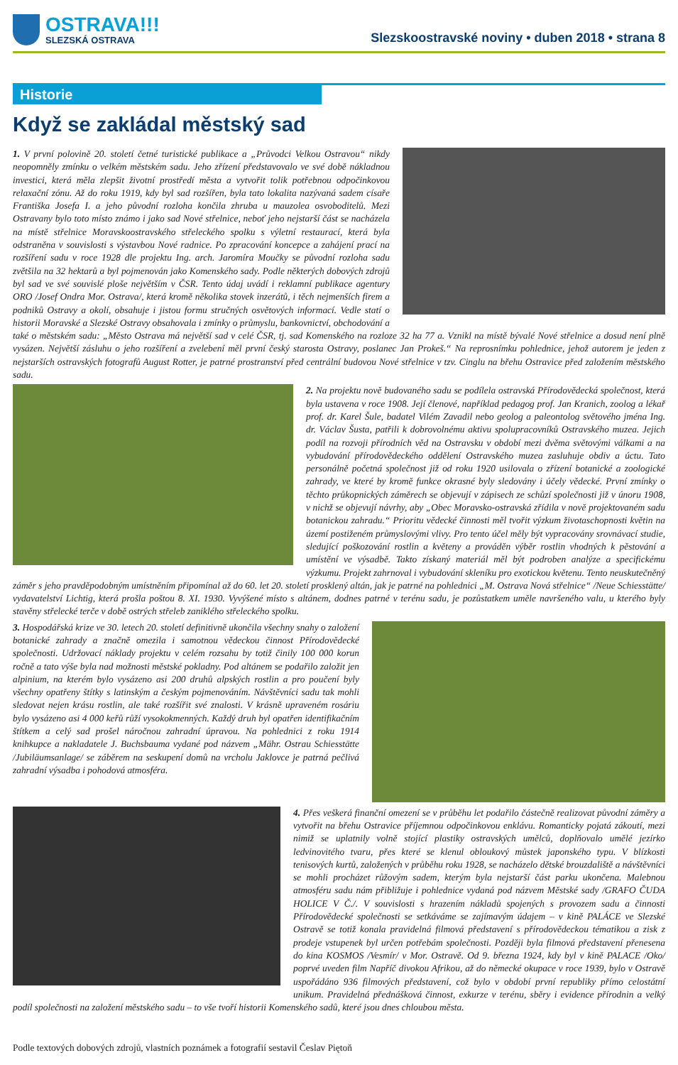OSTRAVA!!!
SLEZSKÁ OSTRAVA
Slezskoostravské noviny • duben 2018 • strana 8
Historie
Když se zakládal městský sad
1. V první polovině 20. století četné turistické publikace a „Průvodci Velkou Ostravou“ nikdy neopomněly zmínku o velkém městském sadu. Jeho zřízení představovalo ve své době nákladnou investici, která měla zlepšit životní prostředí města a vytvořit tolik potřebnou odpočinkovou relaxační zónu. Až do roku 1919, kdy byl sad rozšířen, byla tato lokalita nazývaná sadem císaře Františka Josefa I. a jeho původní rozloha končila zhruba u mauzolea osvoboditelů. Mezi Ostravany bylo toto místo známo i jako sad Nové střelnice, neboť jeho nejstarší část se nacházela na místě střelnice Moravskoostravského střeleckého spolku s výletní restaurací, která byla odstraněna v souvislosti s výstavbou Nové radnice. Po zpracování koncepce a zahájení prací na rozšíření sadu v roce 1928 dle projektu Ing. arch. Jaromíra Moučky se původní rozloha sadu zvětšila na 32 hektarů a byl pojmenován jako Komenského sady. Podle některých dobových zdrojů byl sad ve své souvislé ploše největším v ČSR. Tento údaj uvádí i reklamní publikace agentury ORO /Josef Ondra Mor. Ostrava/, která kromě několika stovek inzerátů, i těch nejmenších firem a podniků Ostravy a okolí, obsahuje i jistou formu stručných osvětových informací. Vedle statí o historii Moravské a Slezské Ostravy obsahovala i zmínky o průmyslu, bankovnictví, obchodování a také o městském sadu: „Město Ostrava má největší sad v celé ČSR, tj. sad Komenského na rozloze 32 ha 77 a. Vznikl na místě bývalé Nové střelnice a dosud není plně vysázen. Největší zásluhu o jeho rozšíření a zvelebení měl první český starosta Ostravy, poslanec Jan Prokeš.“ Na reprosnímku pohlednice, jehož autorem je jeden z nejstarších ostravských fotografů August Rotter, je patrné prostranství před centrální budovou Nové střelnice v tzv. Cinglu na břehu Ostravice před založením městského sadu.
2. Na projektu nově budovaného sadu se podílela ostravská Přírodovědecká společnost, která byla ustavena v roce 1908. Její členové, například pedagog prof. Jan Kranich, zoolog a lékař prof. dr. Karel Šule, badatel Vilém Zavadil nebo geolog a paleontolog světového jména Ing. dr. Václav Šusta, patřili k dobrovolnému aktivu spolupracovníků Ostravského muzea. Jejich podíl na rozvoji přírodních věd na Ostravsku v období mezi dvěma světovými válkami a na vybudování přírodovědeckého oddělení Ostravského muzea zasluhuje obdiv a úctu. Tato personálně početná společnost již od roku 1920 usilovala o zřízení botanické a zoologické zahrady, ve které by kromě funkce okrasné byly sledovány i účely vědecké. První zmínky o těchto průkopnických záměrech se objevují v zápisech ze schůzí společnosti již v únoru 1908, v nichž se objevují návrhy, aby „Obec Moravsko-ostravská zřídila v nově projektovaném sadu botanickou zahradu.“ Prioritu vědecké činnosti měl tvořit výzkum životaschopnosti květin na území postiženém průmyslovými vlivy. Pro tento účel měly být vypracovány srovnávací studie, sledující poškozování rostlin a květeny a prováděn výběr rostlin vhodných k pěstování a umístění ve výsadbě. Takto získaný materiál měl být podroben analýze a specifickému výzkumu. Projekt zahrnoval i vybudování skleníku pro exotickou květenu. Tento neuskutečněný záměr s jeho pravděpodobným umístněním připomínal až do 60. let 20. století prosklený altán, jak je patrné na pohlednici „M. Ostrava Nová střelnice“ /Neue Schiesstätte/ vydavatelství Lichtig, která prošla poštou 8. XI. 1930. Vyvýšené místo s altánem, dodnes patrné v terénu sadu, je pozůstatkem uměle navršeného valu, u kterého byly stavěny střelecké terče v době ostrých střeleb zaniklého střeleckého spolku.
3. Hospodářská krize ve 30. letech 20. století definitivně ukončila všechny snahy o založení botanické zahrady a značně omezila i samotnou vědeckou činnost Přírodovědecké společnosti. Udržovací náklady projektu v celém rozsahu by totiž činily 100 000 korun ročně a tato výše byla nad možnosti městské pokladny. Pod altánem se podařilo založit jen alpinium, na kterém bylo vysázeno asi 200 druhů alpských rostlin a pro poučení byly všechny opatřeny štítky s latinským a českým pojmenováním. Návštěvníci sadu tak mohli sledovat nejen krásu rostlin, ale také rozšířit své znalosti. V krásně upraveném rosáriu bylo vysázeno asi 4 000 keřů růží vysokokmenných. Každý druh byl opatřen identifikačním štítkem a celý sad prošel náročnou zahradní úpravou. Na pohlednici z roku 1914 knihkupce a nakladatele J. Buchsbauma vydané pod názvem „Mähr. Ostrau Schiesstätte /Jubiläumsanlage/ se záběrem na seskupení domů na vrcholu Jaklovce je patrná pečlivá zahradní výsadba i pohodová atmosféra.
4. Přes veškerá finanční omezení se v průběhu let podařilo částečně realizovat původní záměry a vytvořit na břehu Ostravice příjemnou odpočinkovou enklávu. Romanticky pojatá zákoutí, mezi nimiž se uplatnily volně stojící plastiky ostravských umělců, doplňovalo umělé jezírko ledvinovitého tvaru, přes které se klenul obloukový můstek japonského typu. V blízkosti tenisových kurtů, založených v průběhu roku 1928, se nacházelo dětské brouzdaliště a návštěvníci se mohli procházet růžovým sadem, kterým byla nejstarší část parku ukončena. Malebnou atmosféru sadu nám přibližuje i pohlednice vydaná pod názvem Městské sady /GRAFO ČUDA HOLICE V Č./. V souvislosti s hrazením nákladů spojených s provozem sadu a činnosti Přírodovědecké společnosti se setkáváme se zajímavým údajem – v kině PALÁCE ve Slezské Ostravě se totiž konala pravidelná filmová představení s přírodovědeckou tématikou a zisk z prodeje vstupenek byl určen potřebám společnosti. Později byla filmová představení přenesena do kina KOSMOS /Vesmír/ v Mor. Ostravě. Od 9. března 1924, kdy byl v kině PALACE /Oko/ poprvé uveden film Napříč divokou Afrikou, až do německé okupace v roce 1939, bylo v Ostravě uspořádáno 936 filmových představení, což bylo v období první republiky přímo celostátní unikum. Pravidelná přednášková činnost, exkurze v terénu, sběry i evidence přírodnin a velký podíl společnosti na založení městského sadu – to vše tvoří historii Komenského sadů, které jsou dnes chloubou města.
Podle textových dobových zdrojů, vlastních poznámek a fotografií sestavil Česlav Piętoň